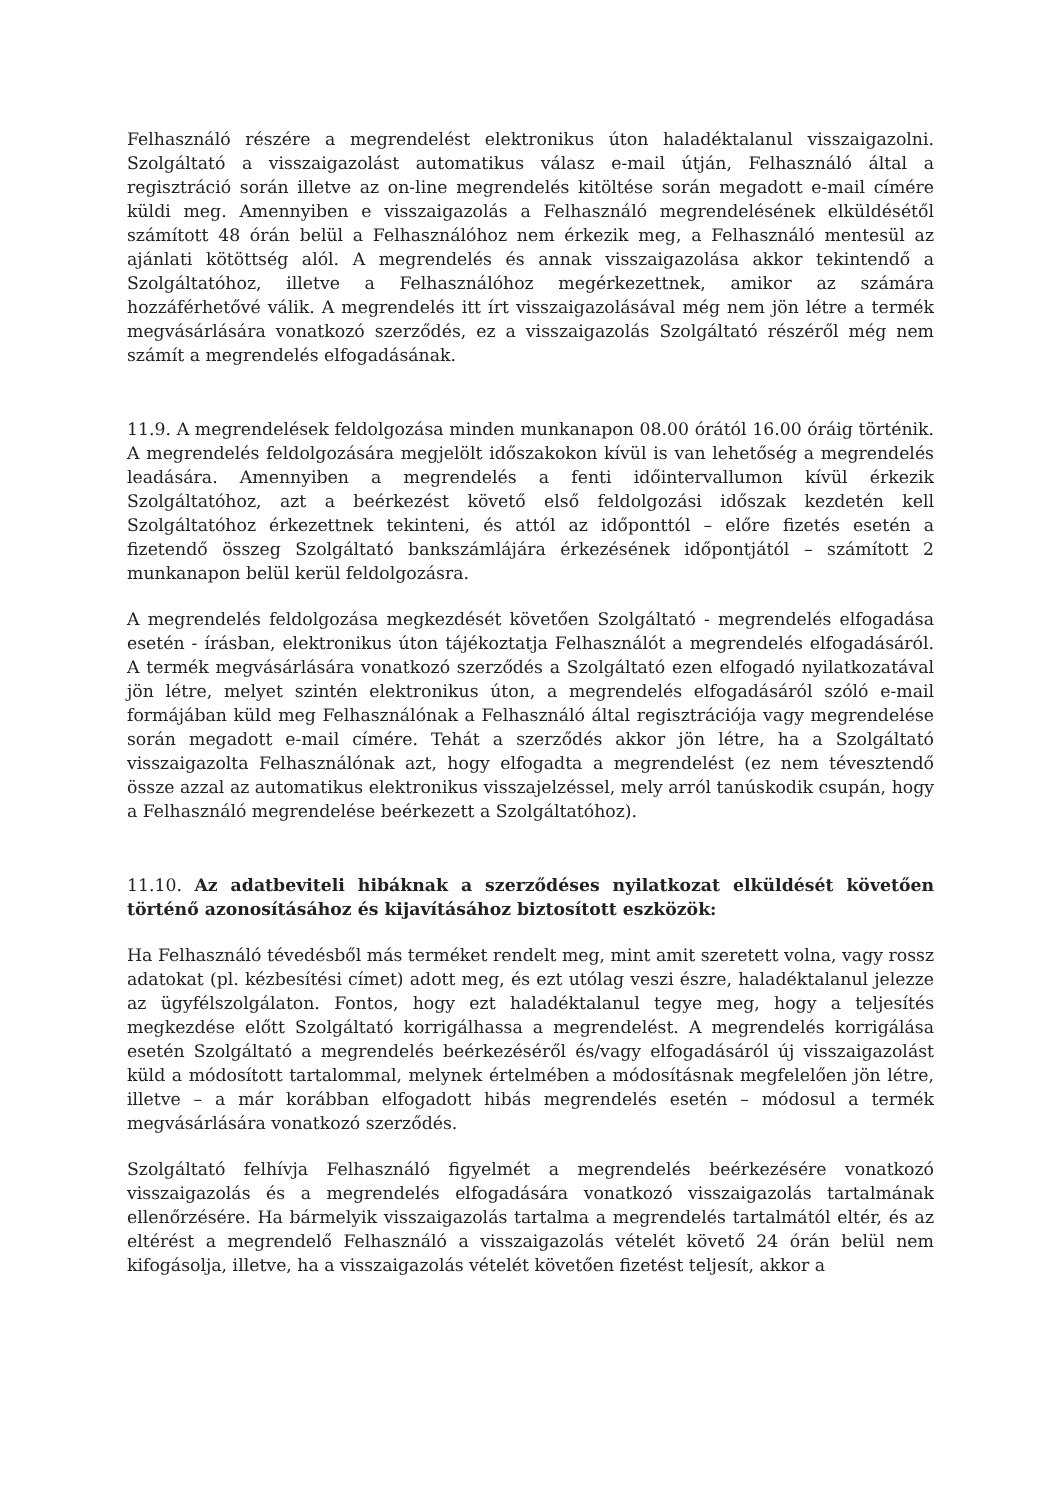Felhasználó részére a megrendelést elektronikus úton haladéktalanul visszaigazolni. Szolgáltató a visszaigazolást automatikus válasz e-mail útján, Felhasználó által a regisztráció során illetve az on-line megrendelés kitöltése során megadott e-mail címére küldi meg. Amennyiben e visszaigazolás a Felhasználó megrendelésének elküldésétől számított 48 órán belül a Felhasználóhoz nem érkezik meg, a Felhasználó mentesül az ajánlati kötöttség alól. A megrendelés és annak visszaigazolása akkor tekintendő a Szolgáltatóhoz, illetve a Felhasználóhoz megérkezettnek, amikor az számára hozzáférhetővé válik. A megrendelés itt írt visszaigazolásával még nem jön létre a termék megvásárlására vonatkozó szerződés, ez a visszaigazolás Szolgáltató részéről még nem számít a megrendelés elfogadásának.
11.9. A megrendelések feldolgozása minden munkanapon 08.00 órától 16.00 óráig történik. A megrendelés feldolgozására megjelölt időszakokon kívül is van lehetőség a megrendelés leadására. Amennyiben a megrendelés a fenti időintervallumon kívül érkezik Szolgáltatóhoz, azt a beérkezést követő első feldolgozási időszak kezdetén kell Szolgáltatóhoz érkezettnek tekinteni, és attól az időponttól – előre fizetés esetén a fizetendő összeg Szolgáltató bankszámlájára érkezésének időpontjától – számított 2 munkanapon belül kerül feldolgozásra.
A megrendelés feldolgozása megkezdését követően Szolgáltató - megrendelés elfogadása esetén - írásban, elektronikus úton tájékoztatja Felhasználót a megrendelés elfogadásáról. A termék megvásárlására vonatkozó szerződés a Szolgáltató ezen elfogadó nyilatkozatával jön létre, melyet szintén elektronikus úton, a megrendelés elfogadásáról szóló e-mail formájában küld meg Felhasználónak a Felhasználó által regisztrációja vagy megrendelése során megadott e-mail címére. Tehát a szerződés akkor jön létre, ha a Szolgáltató visszaigazolta Felhasználónak azt, hogy elfogadta a megrendelést (ez nem tévesztendő össze azzal az automatikus elektronikus visszajelzéssel, mely arról tanúskodik csupán, hogy a Felhasználó megrendelése beérkezett a Szolgáltatóhoz).
11.10. Az adatbeviteli hibáknak a szerződéses nyilatkozat elküldését követően történő azonosításához és kijavításához biztosított eszközök:
Ha Felhasználó tévedésből más terméket rendelt meg, mint amit szeretett volna, vagy rossz adatokat (pl. kézbesítési címet) adott meg, és ezt utólag veszi észre, haladéktalanul jelezze az ügyfélszolgálaton. Fontos, hogy ezt haladéktalanul tegye meg, hogy a teljesítés megkezdése előtt Szolgáltató korrigálhassa a megrendelést. A megrendelés korrigálása esetén Szolgáltató a megrendelés beérkezéséről és/vagy elfogadásáról új visszaigazolást küld a módosított tartalommal, melynek értelmében a módosításnak megfelelően jön létre, illetve – a már korábban elfogadott hibás megrendelés esetén – módosul a termék megvásárlására vonatkozó szerződés.
Szolgáltató felhívja Felhasználó figyelmét a megrendelés beérkezésére vonatkozó visszaigazolás és a megrendelés elfogadására vonatkozó visszaigazolás tartalmának ellenőrzésére. Ha bármelyik visszaigazolás tartalma a megrendelés tartalmától eltér, és az eltérést a megrendelő Felhasználó a visszaigazolás vételét követő 24 órán belül nem kifogásolja, illetve, ha a visszaigazolás vételét követően fizetést teljesít, akkor a